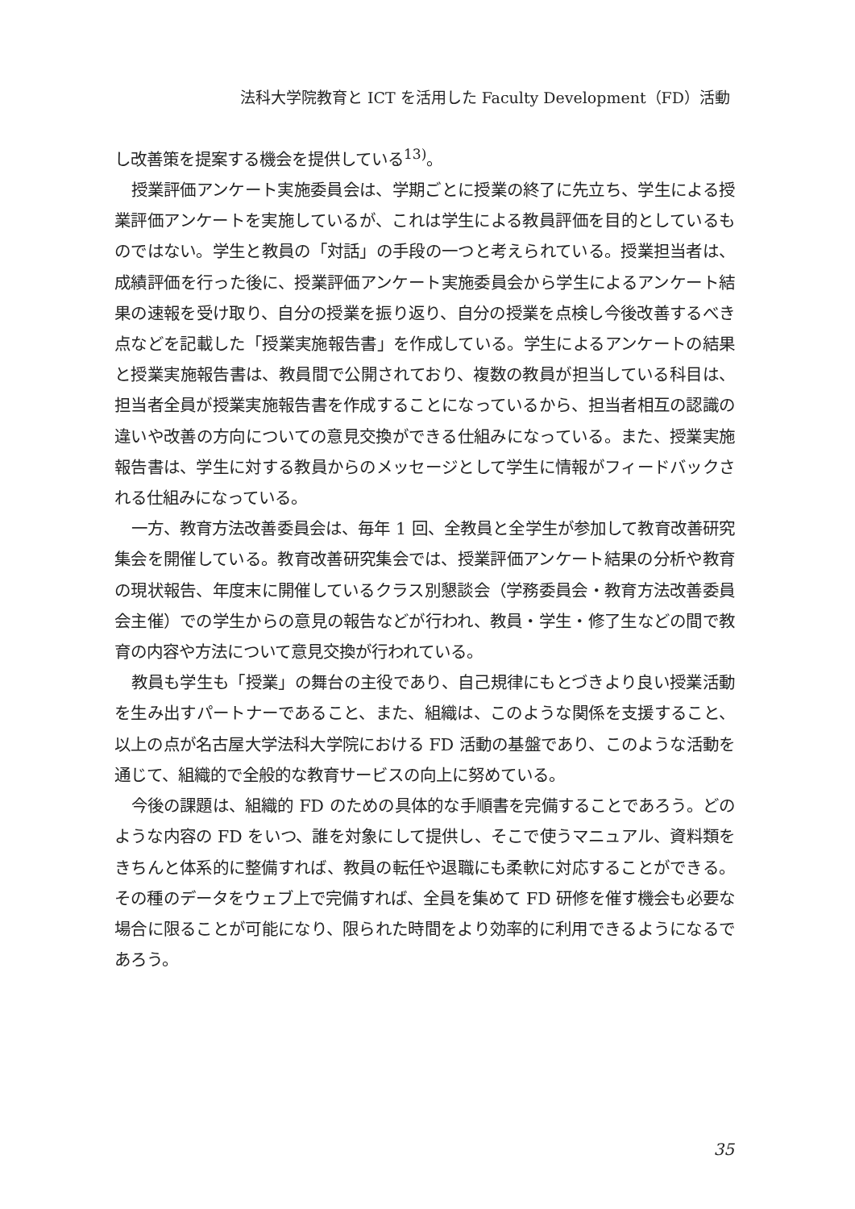法科大学院教育と ICT を活用した Faculty Development（FD）活動
し改善策を提案する機会を提供している<sup>13)</sup>。
授業評価アンケート実施委員会は、学期ごとに授業の終了に先立ち、学生による授業評価アンケートを実施しているが、これは学生による教員評価を目的としているものではない。学生と教員の「対話」の手段の一つと考えられている。授業担当者は、成績評価を行った後に、授業評価アンケート実施委員会から学生によるアンケート結果の速報を受け取り、自分の授業を振り返り、自分の授業を点検し今後改善するべき点などを記載した「授業実施報告書」を作成している。学生によるアンケートの結果と授業実施報告書は、教員間で公開されており、複数の教員が担当している科目は、担当者全員が授業実施報告書を作成することになっているから、担当者相互の認識の違いや改善の方向についての意見交換ができる仕組みになっている。また、授業実施報告書は、学生に対する教員からのメッセージとして学生に情報がフィードバックされる仕組みになっている。
一方、教育方法改善委員会は、毎年 1 回、全教員と全学生が参加して教育改善研究集会を開催している。教育改善研究集会では、授業評価アンケート結果の分析や教育の現状報告、年度末に開催しているクラス別懇談会（学務委員会・教育方法改善委員会主催）での学生からの意見の報告などが行われ、教員・学生・修了生などの間で教育の内容や方法について意見交換が行われている。
教員も学生も「授業」の舞台の主役であり、自己規律にもとづきより良い授業活動を生み出すパートナーであること、また、組織は、このような関係を支援すること、以上の点が名古屋大学法科大学院における FD 活動の基盤であり、このような活動を通じて、組織的で全般的な教育サービスの向上に努めている。
今後の課題は、組織的 FD のための具体的な手順書を完備することであろう。どのような内容の FD をいつ、誰を対象にして提供し、そこで使うマニュアル、資料類をきちんと体系的に整備すれば、教員の転任や退職にも柔軟に対応することができる。その種のデータをウェブ上で完備すれば、全員を集めて FD 研修を催す機会も必要な場合に限ることが可能になり、限られた時間をより効率的に利用できるようになるであろう。
35